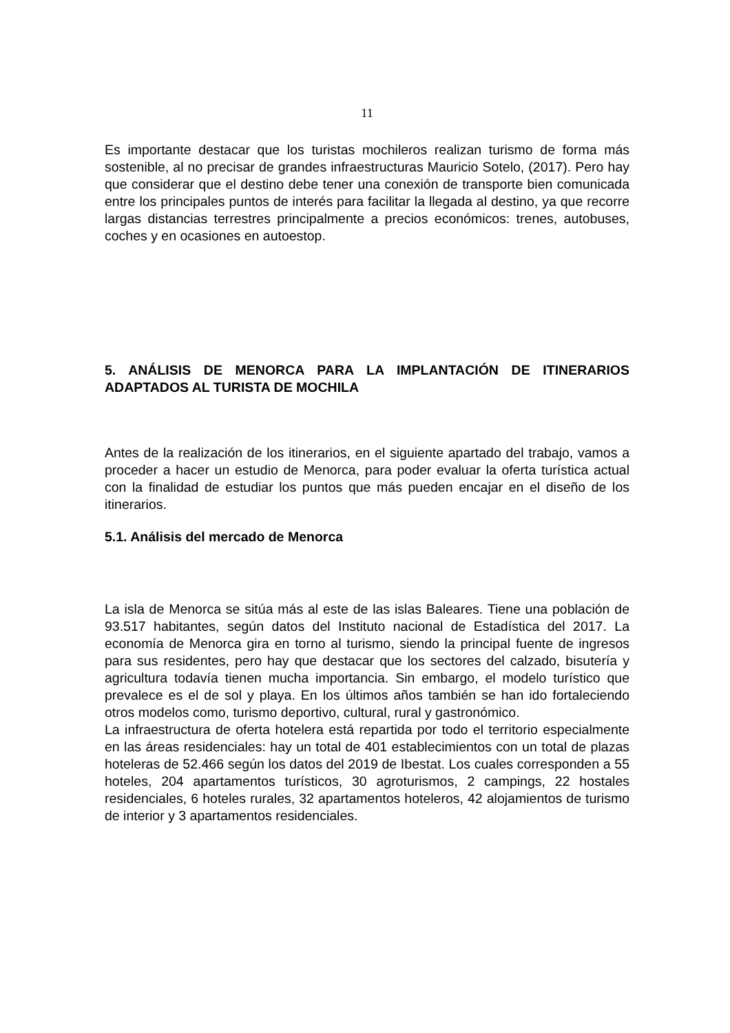11
Es importante destacar que los turistas mochileros realizan turismo de forma más sostenible, al no precisar de grandes infraestructuras Mauricio Sotelo, (2017). Pero hay que considerar que el destino debe tener una conexión de transporte bien comunicada entre los principales puntos de interés para facilitar la llegada al destino, ya que recorre largas distancias terrestres principalmente a precios económicos: trenes, autobuses, coches y en ocasiones en autoestop.
5. ANÁLISIS DE MENORCA PARA LA IMPLANTACIÓN DE ITINERARIOS ADAPTADOS AL TURISTA DE MOCHILA
Antes de la realización de los itinerarios, en el siguiente apartado del trabajo, vamos a proceder a hacer un estudio de Menorca, para poder evaluar la oferta turística actual con la finalidad de estudiar los puntos que más pueden encajar en el diseño de los itinerarios.
5.1. Análisis del mercado de Menorca
La isla de Menorca se sitúa más al este de las islas Baleares. Tiene una población de 93.517 habitantes, según datos del Instituto nacional de Estadística del 2017. La economía de Menorca gira en torno al turismo, siendo la principal fuente de ingresos para sus residentes, pero hay que destacar que los sectores del calzado, bisutería y agricultura todavía tienen mucha importancia. Sin embargo, el modelo turístico que prevalece es el de sol y playa. En los últimos años también se han ido fortaleciendo otros modelos como, turismo deportivo, cultural, rural y gastronómico.
La infraestructura de oferta hotelera está repartida por todo el territorio especialmente en las áreas residenciales: hay un total de 401 establecimientos con un total de plazas hoteleras de 52.466 según los datos del 2019 de Ibestat. Los cuales corresponden a 55 hoteles, 204 apartamentos turísticos, 30 agroturismos, 2 campings, 22 hostales residenciales, 6 hoteles rurales, 32 apartamentos hoteleros, 42 alojamientos de turismo de interior y 3 apartamentos residenciales.